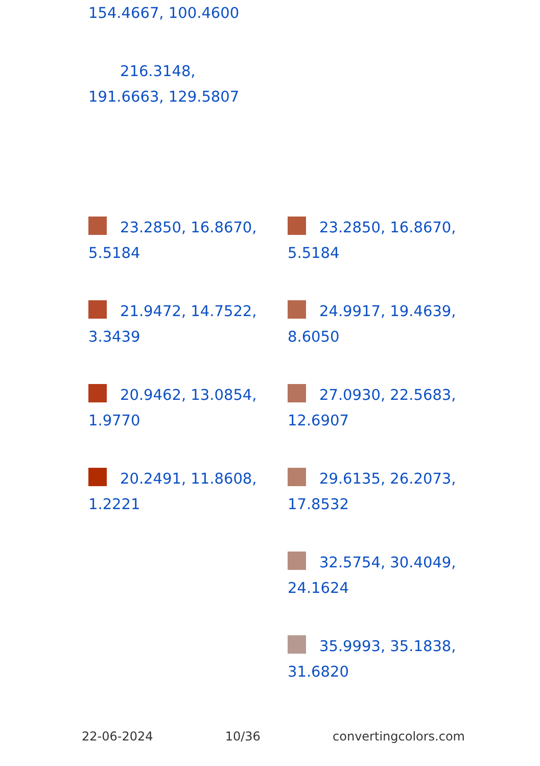154.4667, 100.4600
216.3148,
191.6663, 129.5807
23.2850, 16.8670, 5.5184
21.9472, 14.7522, 3.3439
20.9462, 13.0854, 1.9770
20.2491, 11.8608, 1.2221
23.2850, 16.8670, 5.5184
24.9917, 19.4639, 8.6050
27.0930, 22.5683, 12.6907
29.6135, 26.2073, 17.8532
32.5754, 30.4049, 24.1624
35.9993, 35.1838, 31.6820
22-06-2024 10/36 convertingcolors.com